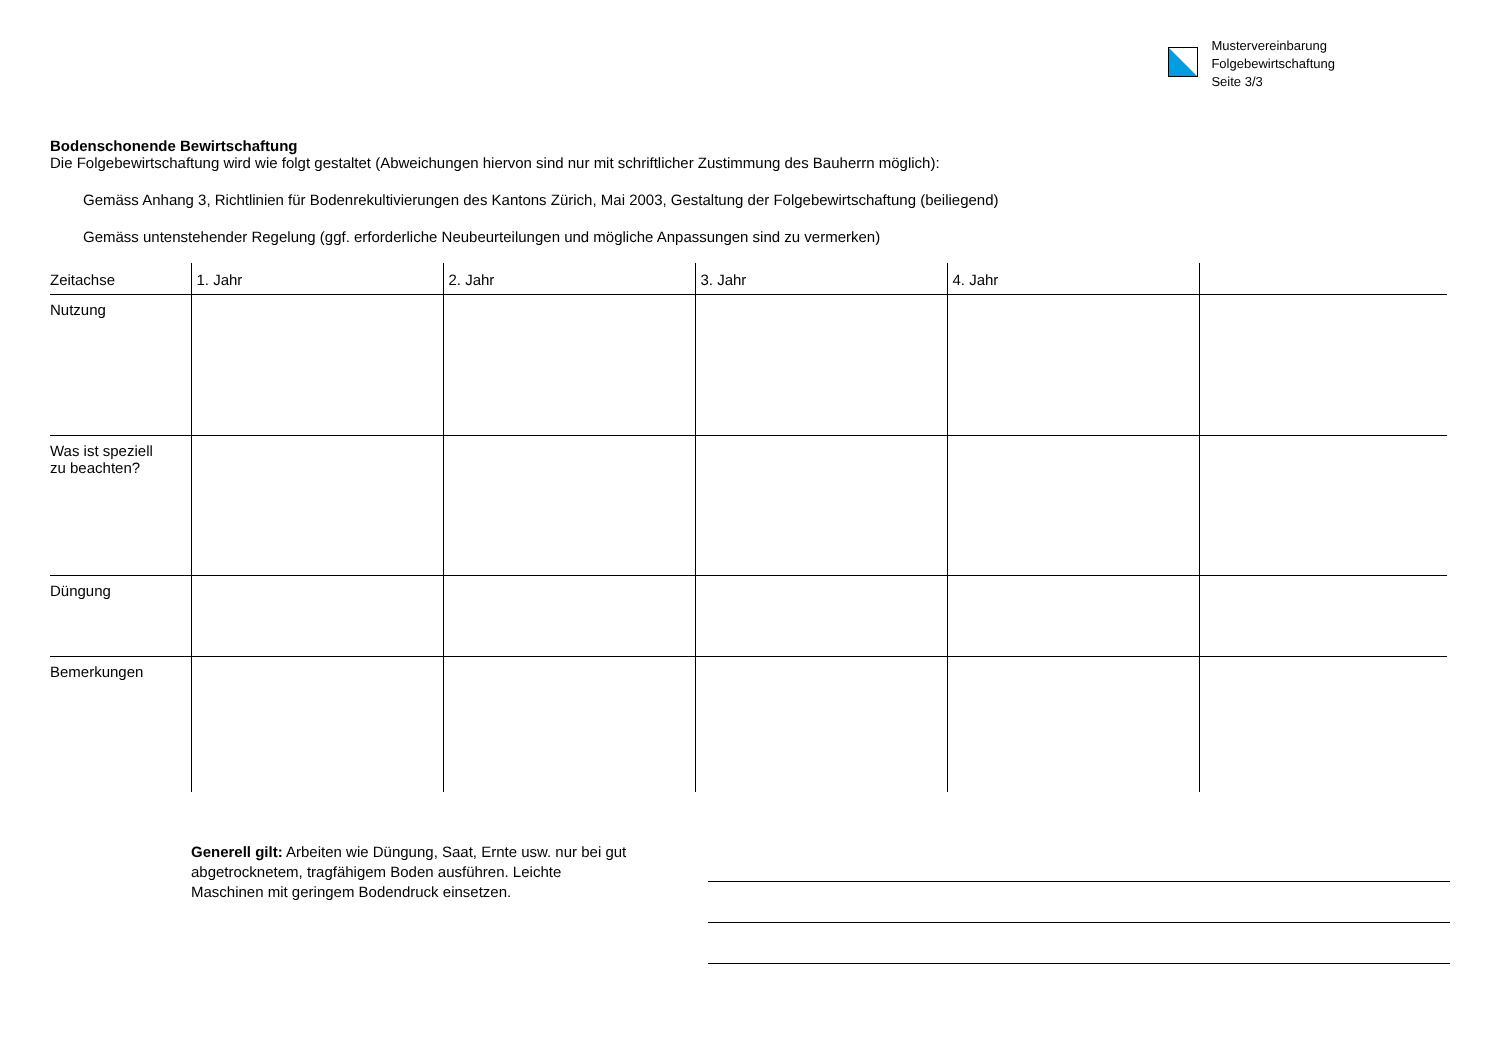Mustervereinbarung
Folgebewirtschaftung
Seite 3/3
Bodenschonende Bewirtschaftung
Die Folgebewirtschaftung wird wie folgt gestaltet (Abweichungen hiervon sind nur mit schriftlicher Zustimmung des Bauherrn möglich):
Gemäss Anhang 3, Richtlinien für Bodenrekultivierungen des Kantons Zürich, Mai 2003, Gestaltung der Folgebewirtschaftung (beiliegend)
Gemäss untenstehender Regelung (ggf. erforderliche Neubeurteilungen und mögliche Anpassungen sind zu vermerken)
| Zeitachse | 1. Jahr | 2. Jahr | 3. Jahr | 4. Jahr | |
| --- | --- | --- | --- | --- | --- |
| Nutzung | | | | | |
| Was ist speziell zu beachten? | | | | | |
| Düngung | | | | | |
| Bemerkungen | | | | | |
Generell gilt: Arbeiten wie Düngung, Saat, Ernte usw. nur bei gut abgetrocknetem, tragfähigem Boden ausführen. Leichte Maschinen mit geringem Bodendruck einsetzen.